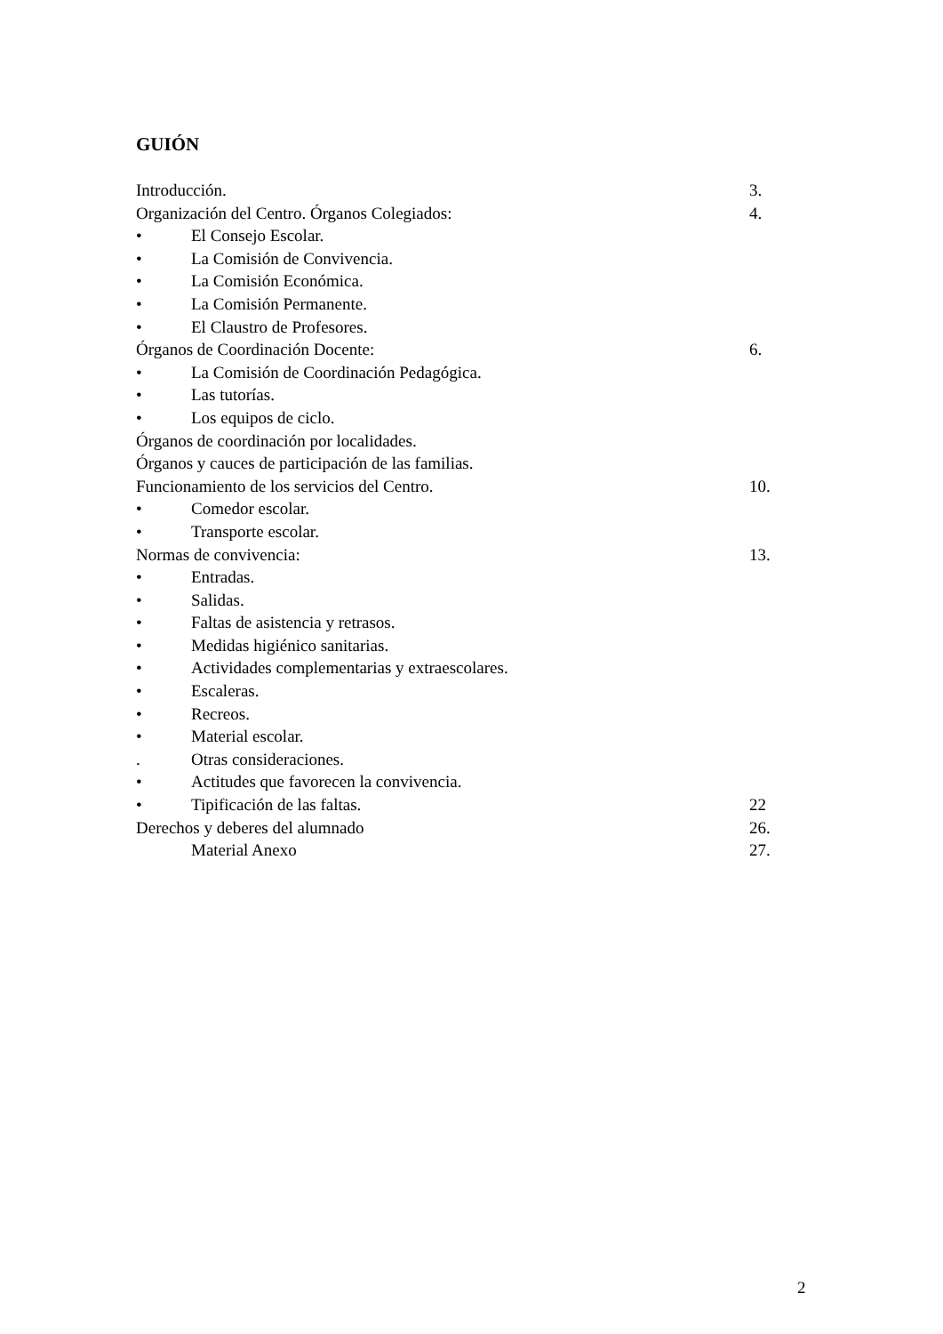GUIÓN
Introducción. 3.
Organización del Centro. Órganos Colegiados: 4.
• El Consejo Escolar.
• La Comisión de Convivencia.
• La Comisión Económica.
• La Comisión Permanente.
• El Claustro de Profesores.
Órganos de Coordinación Docente: 6.
• La Comisión de Coordinación Pedagógica.
• Las tutorías.
• Los equipos de ciclo.
Órganos de coordinación por localidades.
Órganos y cauces de participación de las familias.
Funcionamiento de los servicios del Centro. 10.
• Comedor escolar.
• Transporte escolar.
Normas de convivencia: 13.
• Entradas.
• Salidas.
• Faltas de asistencia y retrasos.
• Medidas higiénico sanitarias.
• Actividades complementarias y extraescolares.
• Escaleras.
• Recreos.
• Material escolar.
. Otras consideraciones.
• Actitudes que favorecen la convivencia.
• Tipificación de las faltas. 22
Derechos y deberes del alumnado 26.
Material Anexo 27.
2